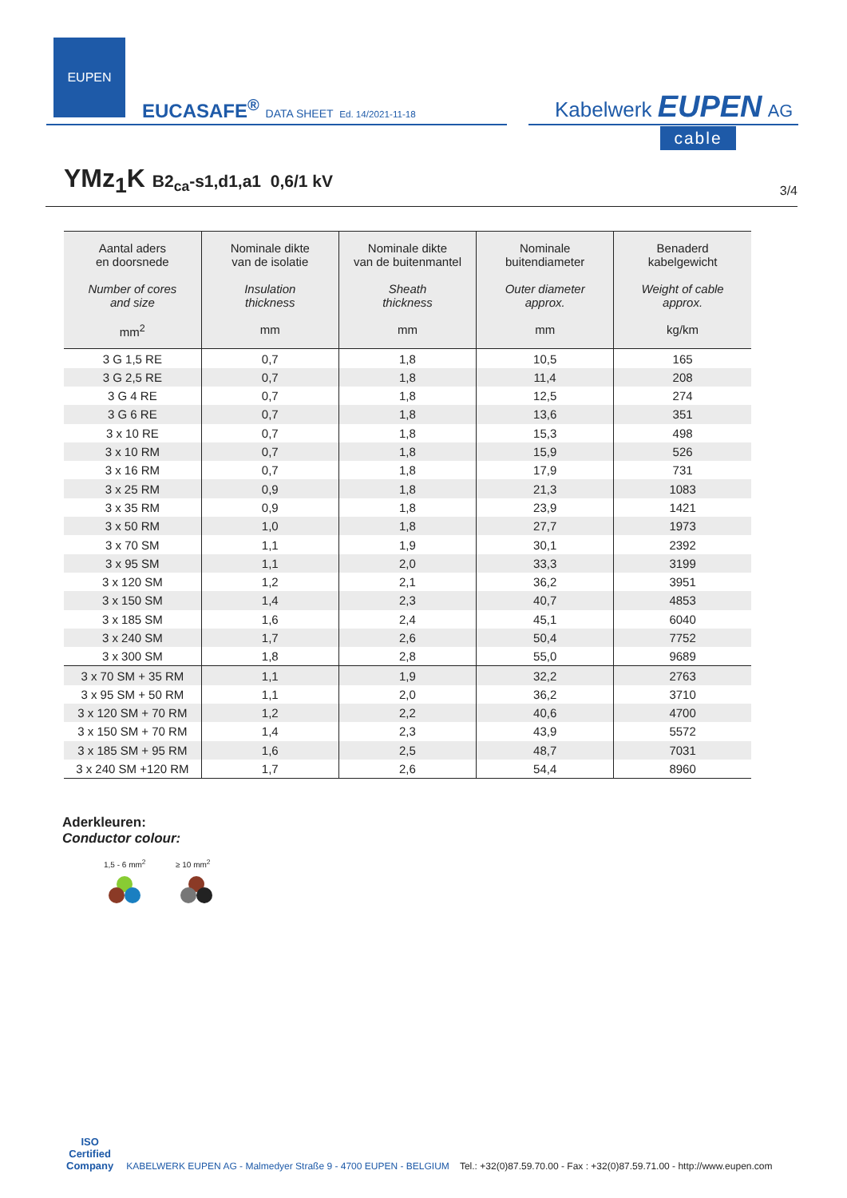EUPEN
EUCASAFE<sup>®</sup> DATA SHEET Ed. 14/2021-11-18
Kabelwerk EUPEN AG
cable
YMz<sub>1</sub>K B2<sub>ca</sub>-s1,d1,a1 0,6/1 kV
3/4
| Aantal aders en doorsnede Number of cores and size mm<sup>2</sup> | Nominale dikte van de isolatie Insulation thickness mm | Nominale dikte van de buitenmantel Sheath thickness mm | Nominale buitendiameter Outer diameter approx. mm | Benaderd kabelgewicht Weight of cable approx. kg/km |
| --- | --- | --- | --- | --- |
| 3 G 1,5 RE | 0,7 | 1,8 | 10,5 | 165 |
| 3 G 2,5 RE | 0,7 | 1,8 | 11,4 | 208 |
| 3 G 4 RE | 0,7 | 1,8 | 12,5 | 274 |
| 3 G 6 RE | 0,7 | 1,8 | 13,6 | 351 |
| 3 x 10 RE | 0,7 | 1,8 | 15,3 | 498 |
| 3 x 10 RM | 0,7 | 1,8 | 15,9 | 526 |
| 3 x 16 RM | 0,7 | 1,8 | 17,9 | 731 |
| 3 x 25 RM | 0,9 | 1,8 | 21,3 | 1083 |
| 3 x 35 RM | 0,9 | 1,8 | 23,9 | 1421 |
| 3 x 50 RM | 1,0 | 1,8 | 27,7 | 1973 |
| 3 x 70 SM | 1,1 | 1,9 | 30,1 | 2392 |
| 3 x 95 SM | 1,1 | 2,0 | 33,3 | 3199 |
| 3 x 120 SM | 1,2 | 2,1 | 36,2 | 3951 |
| 3 x 150 SM | 1,4 | 2,3 | 40,7 | 4853 |
| 3 x 185 SM | 1,6 | 2,4 | 45,1 | 6040 |
| 3 x 240 SM | 1,7 | 2,6 | 50,4 | 7752 |
| 3 x 300 SM | 1,8 | 2,8 | 55,0 | 9689 |
| 3 x 70 SM + 35 RM | 1,1 | 1,9 | 32,2 | 2763 |
| 3 x 95 SM + 50 RM | 1,1 | 2,0 | 36,2 | 3710 |
| 3 x 120 SM + 70 RM | 1,2 | 2,2 | 40,6 | 4700 |
| 3 x 150 SM + 70 RM | 1,4 | 2,3 | 43,9 | 5572 |
| 3 x 185 SM + 95 RM | 1,6 | 2,5 | 48,7 | 7031 |
| 3 x 240 SM +120 RM | 1,7 | 2,6 | 54,4 | 8960 |
Aderkleuren:
Conductor colour:
1,5 - 6 mm<sup>2</sup> ≥ 10 mm<sup>2</sup>
ISO
Certified
Company
KABELWERK EUPEN AG - Malmedyer Straße 9 - 4700 EUPEN - BELGIUM Tel.: +32(0)87.59.70.00 - Fax : +32(0)87.59.71.00 - http://www.eupen.com